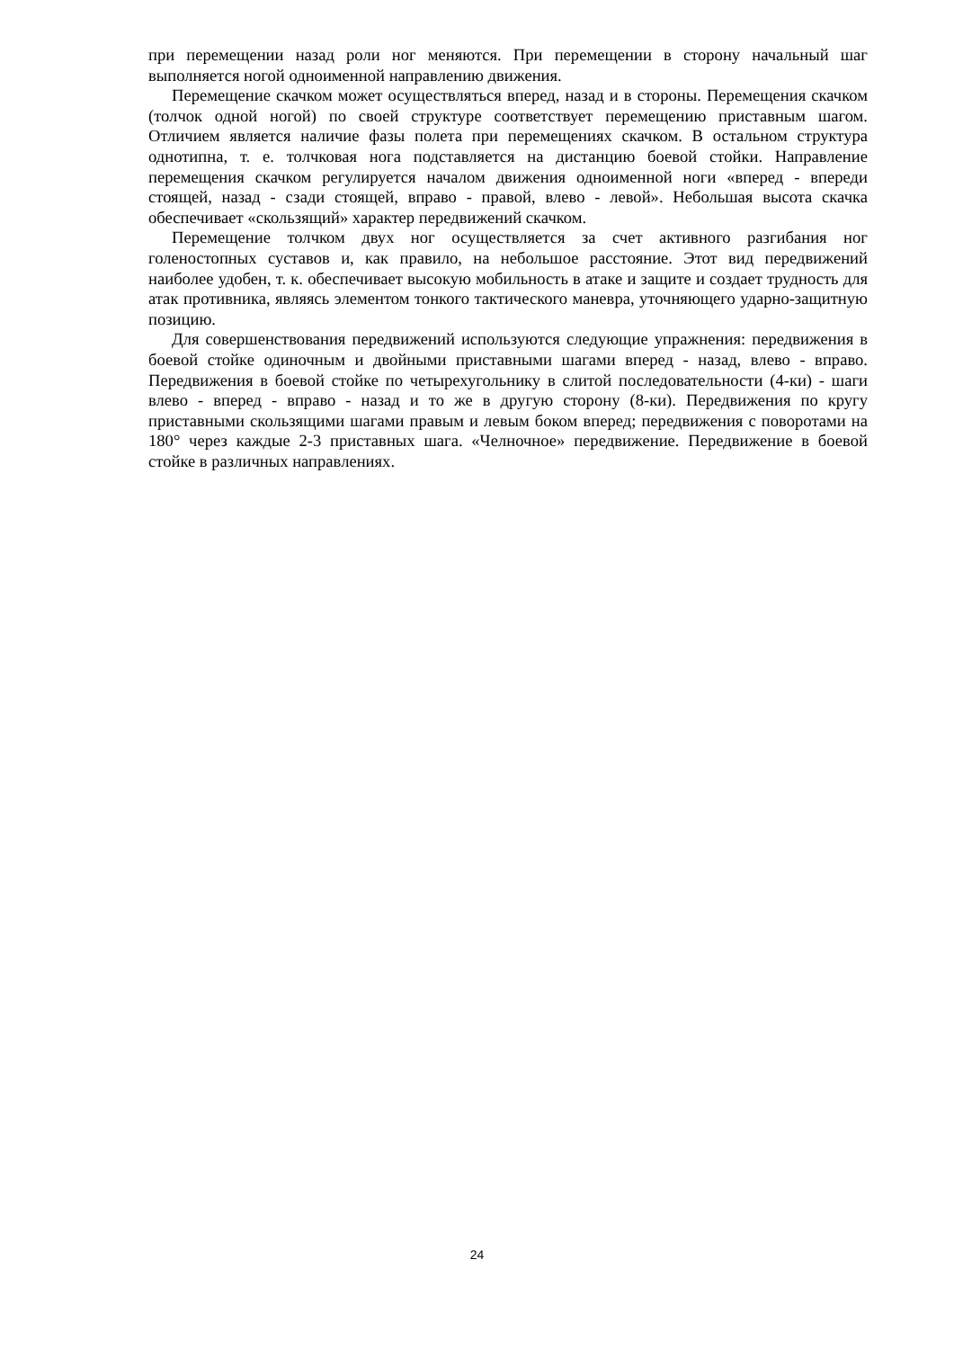при перемещении назад роли ног меняются. При перемещении в сторону начальный шаг выполняется ногой одноименной направлению движения.
Перемещение скачком может осуществляться вперед, назад и в стороны. Перемещения скачком (толчок одной ногой) по своей структуре соответствует перемещению приставным шагом. Отличием является наличие фазы полета при перемещениях скачком. В остальном структура однотипна, т. е. толчковая нога подставляется на дистанцию боевой стойки. Направление перемещения скачком регулируется началом движения одноименной ноги «вперед - впереди стоящей, назад - сзади стоящей, вправо - правой, влево - левой». Небольшая высота скачка обеспечивает «скользящий» характер передвижений скачком.
Перемещение толчком двух ног осуществляется за счет активного разгибания ног голеностопных суставов и, как правило, на небольшое расстояние. Этот вид передвижений наиболее удобен, т. к. обеспечивает высокую мобильность в атаке и защите и создает трудность для атак противника, являясь элементом тонкого тактического маневра, уточняющего ударно-защитную позицию.
Для совершенствования передвижений используются следующие упражнения: передвижения в боевой стойке одиночным и двойными приставными шагами вперед - назад, влево - вправо. Передвижения в боевой стойке по четырехугольнику в слитой последовательности (4-ки) - шаги влево - вперед - вправо - назад и то же в другую сторону (8-ки). Передвижения по кругу приставными скользящими шагами правым и левым боком вперед; передвижения с поворотами на 180° через каждые 2-3 приставных шага. «Челночное» передвижение. Передвижение в боевой стойке в различных направлениях.
24